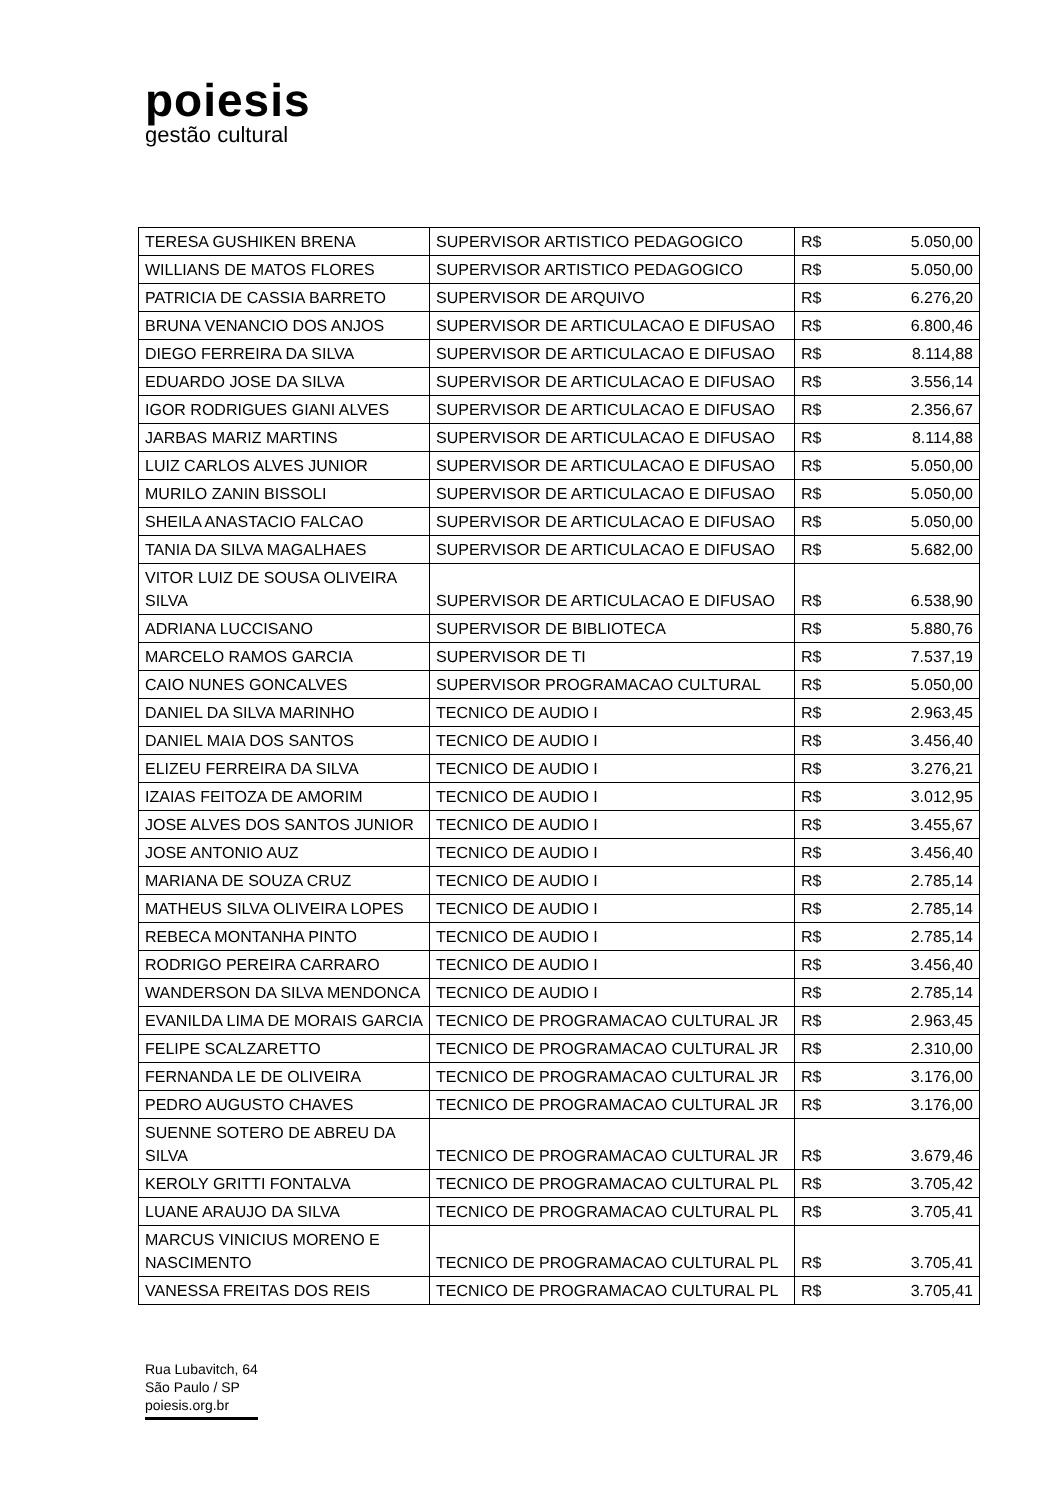poiesis
gestão cultural
| TERESA GUSHIKEN BRENA | SUPERVISOR ARTISTICO PEDAGOGICO | R$ | 5.050,00 |
| WILLIANS DE MATOS FLORES | SUPERVISOR ARTISTICO PEDAGOGICO | R$ | 5.050,00 |
| PATRICIA DE CASSIA BARRETO | SUPERVISOR DE ARQUIVO | R$ | 6.276,20 |
| BRUNA VENANCIO DOS ANJOS | SUPERVISOR DE ARTICULACAO E DIFUSAO | R$ | 6.800,46 |
| DIEGO FERREIRA DA SILVA | SUPERVISOR DE ARTICULACAO E DIFUSAO | R$ | 8.114,88 |
| EDUARDO JOSE DA SILVA | SUPERVISOR DE ARTICULACAO E DIFUSAO | R$ | 3.556,14 |
| IGOR RODRIGUES GIANI ALVES | SUPERVISOR DE ARTICULACAO E DIFUSAO | R$ | 2.356,67 |
| JARBAS MARIZ MARTINS | SUPERVISOR DE ARTICULACAO E DIFUSAO | R$ | 8.114,88 |
| LUIZ CARLOS ALVES JUNIOR | SUPERVISOR DE ARTICULACAO E DIFUSAO | R$ | 5.050,00 |
| MURILO ZANIN BISSOLI | SUPERVISOR DE ARTICULACAO E DIFUSAO | R$ | 5.050,00 |
| SHEILA ANASTACIO FALCAO | SUPERVISOR DE ARTICULACAO E DIFUSAO | R$ | 5.050,00 |
| TANIA DA SILVA MAGALHAES | SUPERVISOR DE ARTICULACAO E DIFUSAO | R$ | 5.682,00 |
| VITOR LUIZ DE SOUSA OLIVEIRA SILVA | SUPERVISOR DE ARTICULACAO E DIFUSAO | R$ | 6.538,90 |
| ADRIANA LUCCISANO | SUPERVISOR DE BIBLIOTECA | R$ | 5.880,76 |
| MARCELO RAMOS GARCIA | SUPERVISOR DE TI | R$ | 7.537,19 |
| CAIO NUNES GONCALVES | SUPERVISOR PROGRAMACAO CULTURAL | R$ | 5.050,00 |
| DANIEL DA SILVA MARINHO | TECNICO DE AUDIO I | R$ | 2.963,45 |
| DANIEL MAIA DOS SANTOS | TECNICO DE AUDIO I | R$ | 3.456,40 |
| ELIZEU FERREIRA DA SILVA | TECNICO DE AUDIO I | R$ | 3.276,21 |
| IZAIAS FEITOZA DE AMORIM | TECNICO DE AUDIO I | R$ | 3.012,95 |
| JOSE ALVES DOS SANTOS JUNIOR | TECNICO DE AUDIO I | R$ | 3.455,67 |
| JOSE ANTONIO AUZ | TECNICO DE AUDIO I | R$ | 3.456,40 |
| MARIANA DE SOUZA CRUZ | TECNICO DE AUDIO I | R$ | 2.785,14 |
| MATHEUS SILVA OLIVEIRA LOPES | TECNICO DE AUDIO I | R$ | 2.785,14 |
| REBECA MONTANHA PINTO | TECNICO DE AUDIO I | R$ | 2.785,14 |
| RODRIGO PEREIRA CARRARO | TECNICO DE AUDIO I | R$ | 3.456,40 |
| WANDERSON DA SILVA MENDONCA | TECNICO DE AUDIO I | R$ | 2.785,14 |
| EVANILDA LIMA DE MORAIS GARCIA | TECNICO DE PROGRAMACAO CULTURAL JR | R$ | 2.963,45 |
| FELIPE SCALZARETTO | TECNICO DE PROGRAMACAO CULTURAL JR | R$ | 2.310,00 |
| FERNANDA LE DE OLIVEIRA | TECNICO DE PROGRAMACAO CULTURAL JR | R$ | 3.176,00 |
| PEDRO AUGUSTO CHAVES | TECNICO DE PROGRAMACAO CULTURAL JR | R$ | 3.176,00 |
| SUENNE SOTERO DE ABREU DA SILVA | TECNICO DE PROGRAMACAO CULTURAL JR | R$ | 3.679,46 |
| KEROLY GRITTI FONTALVA | TECNICO DE PROGRAMACAO CULTURAL PL | R$ | 3.705,42 |
| LUANE ARAUJO DA SILVA | TECNICO DE PROGRAMACAO CULTURAL PL | R$ | 3.705,41 |
| MARCUS VINICIUS MORENO E NASCIMENTO | TECNICO DE PROGRAMACAO CULTURAL PL | R$ | 3.705,41 |
| VANESSA FREITAS DOS REIS | TECNICO DE PROGRAMACAO CULTURAL PL | R$ | 3.705,41 |
Rua Lubavitch, 64
São Paulo / SP
poiesis.org.br